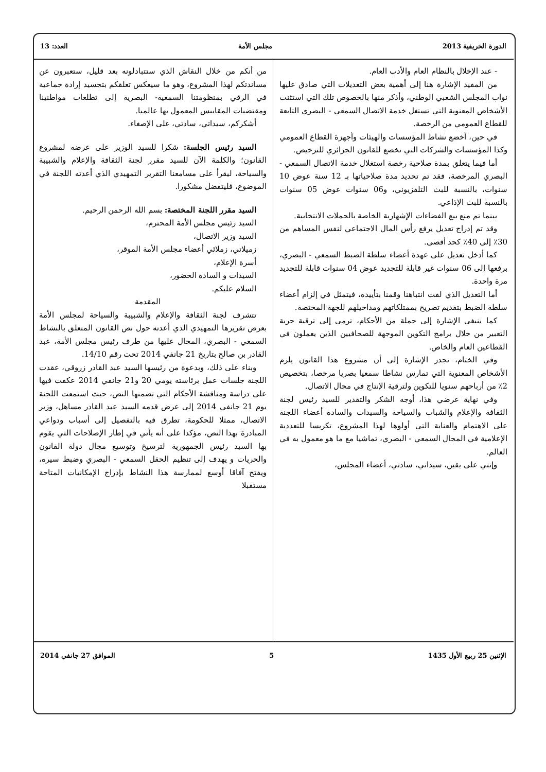الدورة الخريفية 2013 مجلس الأمة العدد: 13
- عند الإخلال بالنظام العام والأدب العام.
من المفيد الإشارة هنا إلى أهمية بعض التعديلات التي صادق عليها نواب المجلس الشعبي الوطني، وأذكر منها بالخصوص تلك التي استثنت الأشخاص المعنوية التي تستغل خدمة الاتصال السمعي - البصري التابعة للقطاع العمومي من الرخصة.
في حين، أخضع نشاط المؤسسات والهيئات وأجهزة القطاع العمومي وكذا المؤسسات والشركات التي تخضع للقانون الجزائري للترخيص.
أما فيما يتعلق بمدة صلاحية رخصة استغلال خدمة الاتصال السمعي - البصري المرخصة، فقد تم تحديد مدة صلاحياتها بـ 12 سنة عوض 10 سنوات، بالنسبة للبث التلفزيوني، و06 سنوات عوض 05 سنوات بالنسبة للبث الإذاعي.
بينما تم منع بيع الفضاءات الإشهارية الخاصة بالحملات الانتخابية.
وقد تم إدراج تعديل يرفع رأس المال الاجتماعي لنفس المساهم من 30٪ إلى 40٪ كحد أقصى.
كما أدخل تعديل على عهدة أعضاء سلطة الضبط السمعي - البصري، برفعها إلى 06 سنوات غير قابلة للتجديد عوض 04 سنوات قابلة للتجديد مرة واحدة.
أما التعديل الذي لفت انتباهنا وقمنا بتأييده، فيتمثل في إلزام أعضاء سلطة الضبط بتقديم تصريح بممتلكاتهم ومداخيلهم للجهة المختصة.
كما ينبغي الإشارة إلى جملة من الأحكام، ترمي إلى ترقية حرية التعبير من خلال برامج التكوين الموجهة للصحافيين الذين يعملون في القطاعين العام والخاص.
وفي الختام، تجدر الإشارة إلى أن مشروع هذا القانون يلزم الأشخاص المعنوية التي تمارس نشاطا سمعيا بصريا مرخصا، بتخصيص 2٪ من أرباحهم سنويا للتكوين ولترقية الإنتاج في مجال الاتصال.
وفي نهاية عرضي هذا، أوجه الشكر والتقدير للسيد رئيس لجنة الثقافة والإعلام والشباب والسياحة والسيدات والسادة أعضاء اللجنة على الاهتمام والعناية التي أولوها لهذا المشروع، تكريسا للتعددية الإعلامية في المجال السمعي - البصري، تماشيا مع ما هو معمول به في العالم.
وإنني على يقين، سيداتي، سادتي، أعضاء المجلس،
من أنكم من خلال النقاش الذي ستتبادلونه بعد قليل، ستعبرون عن مساندتكم لهذا المشروع، وهو ما سيعكس تعلقكم بتجسيد إرادة جماعية في الرقي بمنظومتنا السمعية- البصرية إلى تطلعات مواطنينا ومقتضيات المقاييس المعمول بها عالميا.
أشكركم، سيداتي، سادتي، على الإصغاء.
السيد رئيس الجلسة: شكرا للسيد الوزير على عرضه لمشروع القانون؛ والكلمة الآن للسيد مقرر لجنة الثقافة والإعلام والشبيبة والسياحة، ليقرأ على مسامعنا التقرير التمهيدي الذي أعدته اللجنة في الموضوع، فليتفضل مشكورا.
السيد مقرر اللجنة المختصة: بسم الله الرحمن الرحيم.
السيد رئيس مجلس الأمة المحترم،
السيد وزير الاتصال،
زميلاتي، زملائي أعضاء مجلس الأمة الموقر،
أسرة الإعلام،
السيدات و السادة الحضور،
السلام عليكم.
المقدمة
تتشرف لجنة الثقافة والإعلام والشبيبة والسياحة لمجلس الأمة بعرض تقريرها التمهيدي الذي أعدته حول نص القانون المتعلق بالنشاط السمعي - البصري، المحال عليها من طرف رئيس مجلس الأمة، عبد القادر بن صالح بتاريخ 21 جانفي 2014 تحت رقم 14/10.
وبناء على ذلك، وبدعوة من رئيسها السيد عبد القادر زروقي، عقدت اللجنة جلسات عمل برئاسته يومي 20 و21 جانفي 2014 عكفت فيها على دراسة ومناقشة الأحكام التي تضمنها النص، حيث استمعت اللجنة يوم 21 جانفي 2014 إلى عرض قدمه السيد عبد القادر مساهل، وزير الاتصال، ممثلا للحكومة، تطرق فيه بالتفصيل إلى أسباب ودواعي المبادرة بهذا النص، مؤكدا على أنه يأتي في إطار الإصلاحات التي يقوم بها السيد رئيس الجمهورية لترسيخ وتوسيع مجال دولة القانون والحريات و يهدف إلى تنظيم الحقل السمعي - البصري وضبط سيره، ويفتح آفاقا أوسع لممارسة هذا النشاط بإدراج الإمكانيات المتاحة مستقبلا
الإثنين 25 ربيع الأول 1435 5 الموافق 27 جانفي 2014